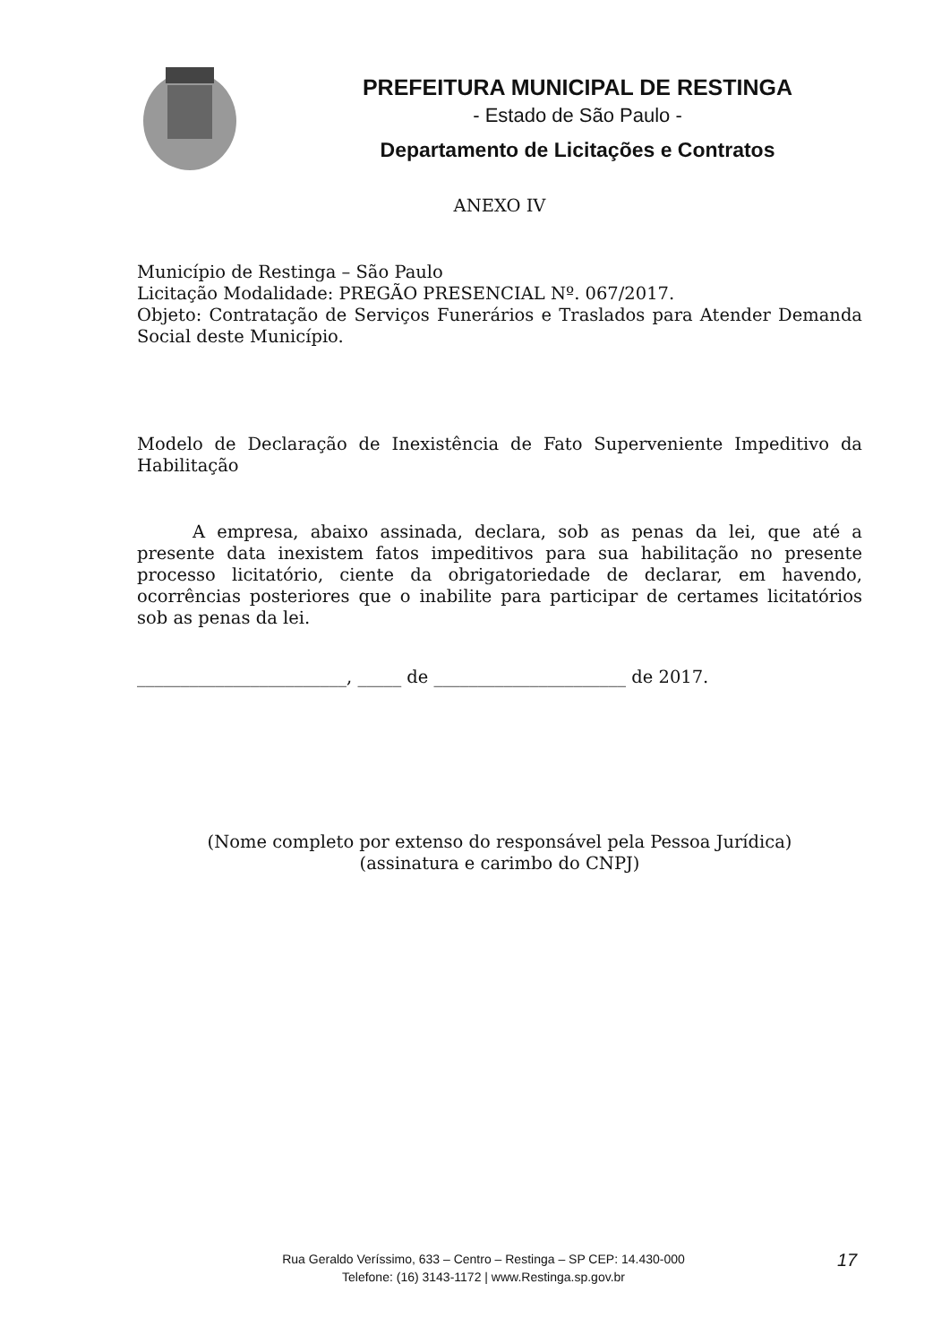PREFEITURA MUNICIPAL DE RESTINGA
- Estado de São Paulo -
Departamento de Licitações e Contratos
ANEXO IV
Município de Restinga – São Paulo
Licitação Modalidade: PREGÃO PRESENCIAL Nº. 067/2017.
Objeto: Contratação de Serviços Funerários e Traslados para Atender Demanda Social deste Município.
Modelo de Declaração de Inexistência de Fato Superveniente Impeditivo da Habilitação
A empresa, abaixo assinada, declara, sob as penas da lei, que até a presente data inexistem fatos impeditivos para sua habilitação no presente processo licitatório, ciente da obrigatoriedade de declarar, em havendo, ocorrências posteriores que o inabilite para participar de certames licitatórios sob as penas da lei.
________________________, _____ de ______________________ de 2017.
(Nome completo por extenso do responsável pela Pessoa Jurídica)
(assinatura e carimbo do CNPJ)
Rua Geraldo Veríssimo, 633 – Centro – Restinga – SP CEP: 14.430-000
Telefone: (16) 3143-1172 | www.Restinga.sp.gov.br
17